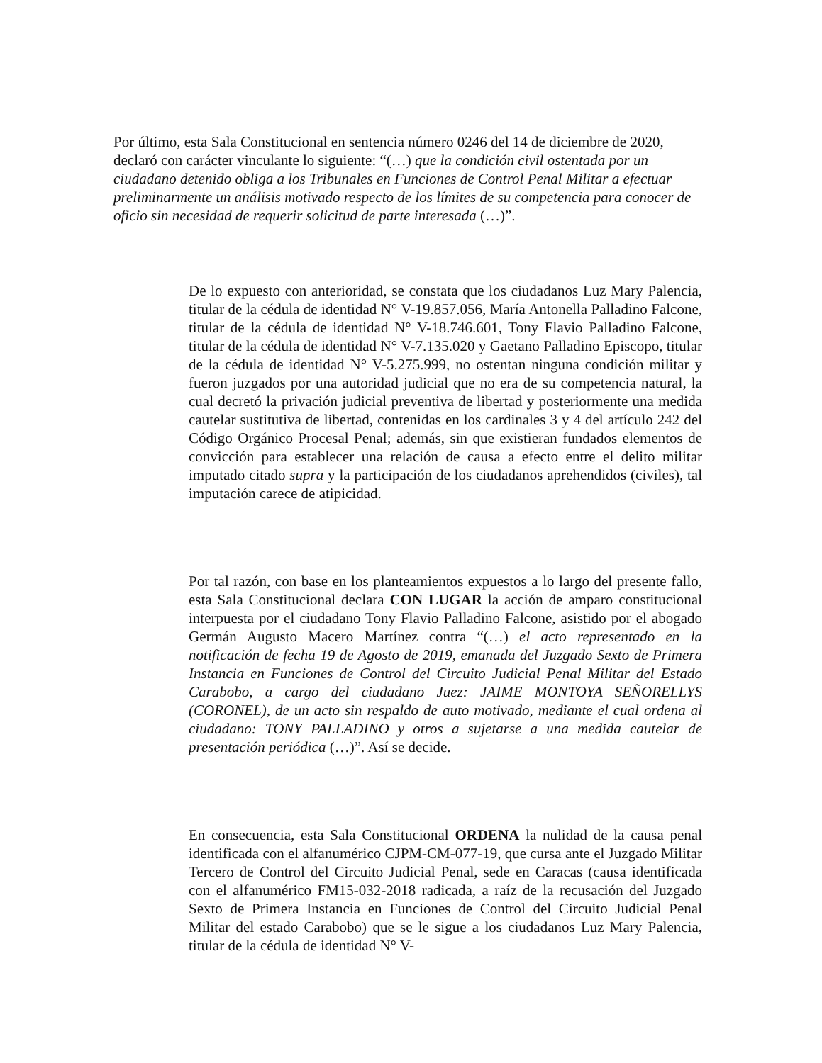Por último, esta Sala Constitucional en sentencia número 0246 del 14 de diciembre de 2020, declaró con carácter vinculante lo siguiente: “(…) que la condición civil ostentada por un ciudadano detenido obliga a los Tribunales en Funciones de Control Penal Militar a efectuar preliminarmente un análisis motivado respecto de los límites de su competencia para conocer de oficio sin necesidad de requerir solicitud de parte interesada (…)”.
De lo expuesto con anterioridad, se constata que los ciudadanos Luz Mary Palencia, titular de la cédula de identidad N° V-19.857.056, María Antonella Palladino Falcone, titular de la cédula de identidad N° V-18.746.601, Tony Flavio Palladino Falcone, titular de la cédula de identidad N° V-7.135.020 y Gaetano Palladino Episcopo, titular de la cédula de identidad N° V-5.275.999, no ostentan ninguna condición militar y fueron juzgados por una autoridad judicial que no era de su competencia natural, la cual decretó la privación judicial preventiva de libertad y posteriormente una medida cautelar sustitutiva de libertad, contenidas en los cardinales 3 y 4 del artículo 242 del Código Orgánico Procesal Penal; además, sin que existieran fundados elementos de convicción para establecer una relación de causa a efecto entre el delito militar imputado citado supra y la participación de los ciudadanos aprehendidos (civiles), tal imputación carece de atipicidad.
Por tal razón, con base en los planteamientos expuestos a lo largo del presente fallo, esta Sala Constitucional declara CON LUGAR la acción de amparo constitucional interpuesta por el ciudadano Tony Flavio Palladino Falcone, asistido por el abogado Germán Augusto Macero Martínez contra “(…) el acto representado en la notificación de fecha 19 de Agosto de 2019, emanada del Juzgado Sexto de Primera Instancia en Funciones de Control del Circuito Judicial Penal Militar del Estado Carabobo, a cargo del ciudadano Juez: JAIME MONTOYA SEÑORELLYS (CORONEL), de un acto sin respaldo de auto motivado, mediante el cual ordena al ciudadano: TONY PALLADINO y otros a sujetarse a una medida cautelar de presentación periódica (…)”. Así se decide.
En consecuencia, esta Sala Constitucional ORDENA la nulidad de la causa penal identificada con el alfanumérico CJPM-CM-077-19, que cursa ante el Juzgado Militar Tercero de Control del Circuito Judicial Penal, sede en Caracas (causa identificada con el alfanumérico FM15-032-2018 radicada, a raíz de la recusación del Juzgado Sexto de Primera Instancia en Funciones de Control del Circuito Judicial Penal Militar del estado Carabobo) que se le sigue a los ciudadanos Luz Mary Palencia, titular de la cédula de identidad N° V-